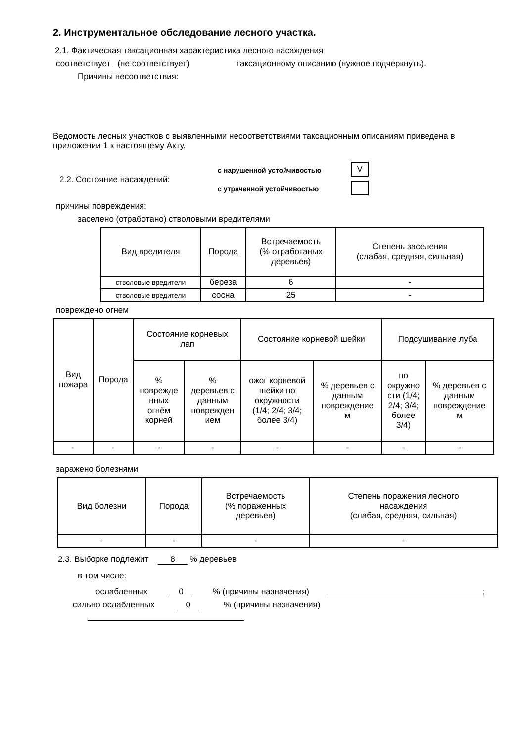2. Инструментальное обследование лесного участка.
2.1. Фактическая таксационная характеристика лесного насаждения
соответствует (не соответствует) таксационному описанию (нужное подчеркнуть).
Причины несоответствия:
Ведомость лесных участков с выявленными несоответствиями таксационным описаниям приведена в приложении 1 к настоящему Акту.
2.2. Состояние насаждений:
с нарушенной устойчивостью
с утраченной устойчивостью
V
причины повреждения:
заселено (отработано) стволовыми вредителями
| Вид вредителя | Порода | Встречаемость (% отработаных деревьев) | Степень заселения (слабая, средняя, сильная) |
| --- | --- | --- | --- |
| стволовые вредители | береза | 6 | - |
| стволовые вредители | сосна | 25 | - |
повреждено огнем
| Вид пожара | Порода | Состояние корневых лап | | Состояние корневой шейки | | Подсушивание луба | |
| --- | --- | --- | --- | --- | --- | --- | --- |
| | | % поврежде нных огнём корней | % деревьев с данным поврежден ием | ожог корневой шейки по окружности (1/4; 2/4; 3/4; более 3/4) | % деревьев с данным повреждение м | по окружно сти (1/4; 2/4; 3/4; более 3/4) | % деревьев с данным повреждение м |
| - | - | - | - | - | - | - | - |
заражено болезнями
| Вид болезни | Порода | Встречаемость (% пораженных деревьев) | Степень поражения лесного насаждения (слабая, средняя, сильная) |
| --- | --- | --- | --- |
| - | - | - | - |
2.3. Выборке подлежит 8 % деревьев
в том числе:
ослабленных 0 % (причины назначения) ;
сильно ослабленных 0 % (причины назначения)